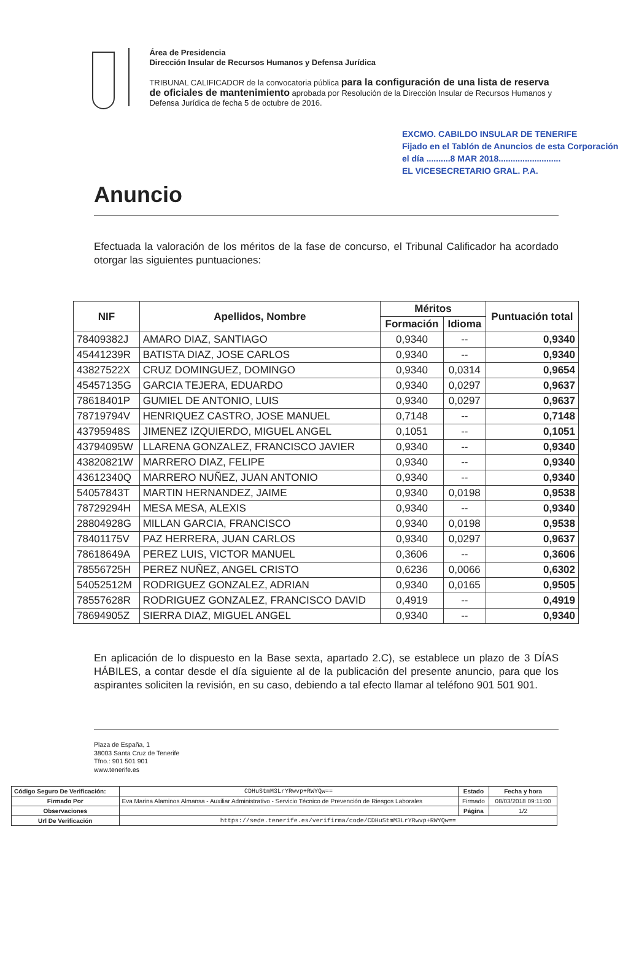Área de Presidencia
Dirección Insular de Recursos Humanos y Defensa Jurídica
TRIBUNAL CALIFICADOR de la convocatoria pública para la configuración de una lista de reserva de oficiales de mantenimiento aprobada por Resolución de la Dirección Insular de Recursos Humanos y Defensa Jurídica de fecha 5 de octubre de 2016.
EXCMO. CABILDO INSULAR DE TENERIFE
Fijado en el Tablón de Anuncios de esta Corporación
el día ..........8 MAR 2018..........................
EL VICESECRETARIO GRAL. P.A.
Anuncio
Efectuada la valoración de los méritos de la fase de concurso, el Tribunal Calificador ha acordado otorgar las siguientes puntuaciones:
| NIF | Apellidos, Nombre | Méritos | | Puntuación total |
| --- | --- | --- | --- | --- |
| | | Formación | Idioma | |
| 78409382J | AMARO DIAZ, SANTIAGO | 0,9340 | -- | 0,9340 |
| 45441239R | BATISTA DIAZ, JOSE CARLOS | 0,9340 | -- | 0,9340 |
| 43827522X | CRUZ DOMINGUEZ, DOMINGO | 0,9340 | 0,0314 | 0,9654 |
| 45457135G | GARCIA TEJERA, EDUARDO | 0,9340 | 0,0297 | 0,9637 |
| 78618401P | GUMIEL DE ANTONIO, LUIS | 0,9340 | 0,0297 | 0,9637 |
| 78719794V | HENRIQUEZ CASTRO, JOSE MANUEL | 0,7148 | -- | 0,7148 |
| 43795948S | JIMENEZ IZQUIERDO, MIGUEL ANGEL | 0,1051 | -- | 0,1051 |
| 43794095W | LLARENA GONZALEZ, FRANCISCO JAVIER | 0,9340 | -- | 0,9340 |
| 43820821W | MARRERO DIAZ, FELIPE | 0,9340 | -- | 0,9340 |
| 43612340Q | MARRERO NUÑEZ, JUAN ANTONIO | 0,9340 | -- | 0,9340 |
| 54057843T | MARTIN HERNANDEZ, JAIME | 0,9340 | 0,0198 | 0,9538 |
| 78729294H | MESA MESA, ALEXIS | 0,9340 | -- | 0,9340 |
| 28804928G | MILLAN GARCIA, FRANCISCO | 0,9340 | 0,0198 | 0,9538 |
| 78401175V | PAZ HERRERA, JUAN CARLOS | 0,9340 | 0,0297 | 0,9637 |
| 78618649A | PEREZ LUIS, VICTOR MANUEL | 0,3606 | -- | 0,3606 |
| 78556725H | PEREZ NUÑEZ, ANGEL CRISTO | 0,6236 | 0,0066 | 0,6302 |
| 54052512M | RODRIGUEZ GONZALEZ, ADRIAN | 0,9340 | 0,0165 | 0,9505 |
| 78557628R | RODRIGUEZ GONZALEZ, FRANCISCO DAVID | 0,4919 | -- | 0,4919 |
| 78694905Z | SIERRA DIAZ, MIGUEL ANGEL | 0,9340 | -- | 0,9340 |
En aplicación de lo dispuesto en la Base sexta, apartado 2.C), se establece un plazo de 3 DÍAS HÁBILES, a contar desde el día siguiente al de la publicación del presente anuncio, para que los aspirantes soliciten la revisión, en su caso, debiendo a tal efecto llamar al teléfono 901 501 901.
Plaza de España, 1
38003 Santa Cruz de Tenerife
Tfno.: 901 501 901
www.tenerife.es
| Código Seguro De Verificación: | CDHuStmM3LrYRwvp+RWYQw== | Estado | Fecha y hora |
| Firmado Por | Eva Marina Alaminos Almansa - Auxiliar Administrativo - Servicio Técnico de Prevención de Riesgos Laborales | Firmado | 08/03/2018 09:11:00 |
| Observaciones | | Página | 1/2 |
| Url De Verificación | https://sede.tenerife.es/verifirma/code/CDHuStmM3LrYRwvp+RWYQw== | | |